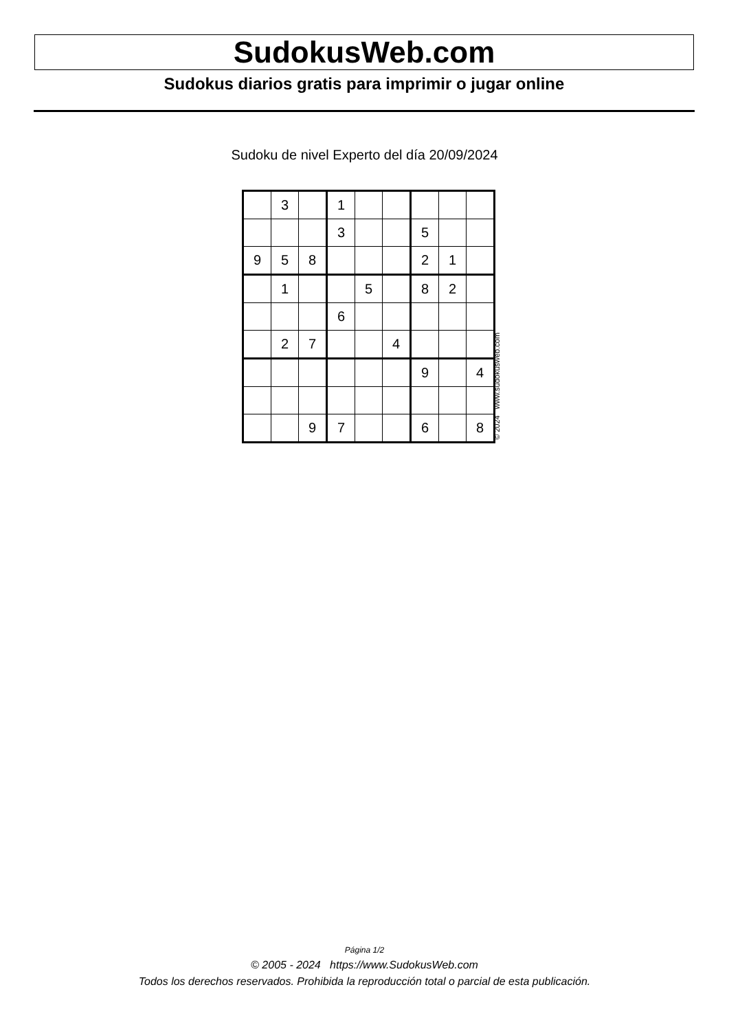SudokusWeb.com
Sudokus diarios gratis para imprimir o jugar online
Sudoku de nivel Experto del día 20/09/2024
| | 3 | | 1 | | | | | |
| | | | 3 | | | 5 | | |
| 9 | 5 | 8 | | | | 2 | 1 | |
| | 1 | | | 5 | | 8 | 2 | |
| | | | 6 | | | | | |
| | 2 | 7 | | | 4 | | | |
| | | | | | | 9 | | 4 |
| | | 9 | 7 | | | 6 | | 8 |
© 2024 www.sudokusweb.com
Página 1/2
© 2005 - 2024 https://www.SudokusWeb.com
Todos los derechos reservados. Prohibida la reproducción total o parcial de esta publicación.